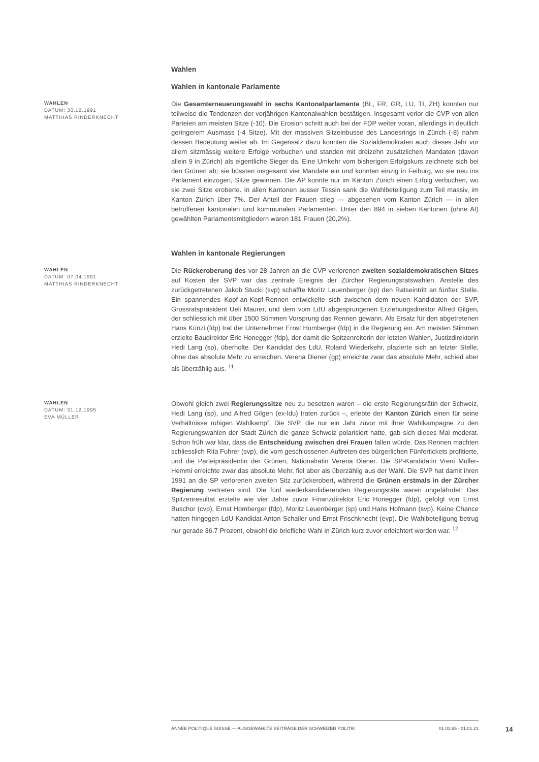Wahlen
Wahlen in kantonale Parlamente
WAHLEN
DATUM: 30.12.1991
MATTHIAS RINDERKNECHT
Die Gesamterneuerungswahl in sechs Kantonalparlamente (BL, FR, GR, LU, TI, ZH) konnten nur teilweise die Tendenzen der vorjährigen Kantonalwahlen bestätigen. Insgesamt verlor die CVP von allen Parteien am meisten Sitze (-10). Die Erosion schritt auch bei der FDP weiter voran, allerdings in deutlich geringerem Ausmass (-4 Sitze). Mit der massiven Sitzeinbusse des Landesrings in Zürich (-8) nahm dessen Bedeutung weiter ab. Im Gegensatz dazu konnten die Sozialdemokraten auch dieses Jahr vor allem sitzmässig weitere Erfolge verbuchen und standen mit dreizehn zusätzlichen Mandaten (davon allein 9 in Zürich) als eigentliche Sieger da. Eine Umkehr vom bisherigen Erfolgskurs zeichnete sich bei den Grünen ab; sie büssten insgesamt vier Mandate ein und konnten einzig in Feiburg, wo sie neu ins Parlament einzogen, Sitze gewinnen. Die AP konnte nur im Kanton Zürich einen Erfolg verbuchen, wo sie zwei Sitze eroberte. In allen Kantonen ausser Tessin sank die Wahlbeteiligung zum Teil massiv, im Kanton Zürich über 7%. Der Anteil der Frauen stieg — abgesehen vom Kanton Zürich — in allen betroffenen kantonalen und kommunalen Parlamenten. Unter den 894 in sieben Kantonen (ohne AI) gewählten Parlamentsmitgliedern waren 181 Frauen (20,2%).
Wahlen in kantonale Regierungen
WAHLEN
DATUM: 07.04.1991
MATTHIAS RINDERKNECHT
Die Rückeroberung des vor 28 Jahren an die CVP verlorenen zweiten sozialdemokratischen Sitzes auf Kosten der SVP war das zentrale Ereignis der Zürcher Regierungsratswahlen. Anstelle des zurückgetretenen Jakob Stucki (svp) schaffte Moritz Leuenberger (sp) den Ratseintritt an fünfter Stelle. Ein spannendes Kopf-an-Kopf-Rennen entwickelte sich zwischen dem neuen Kandidaten der SVP, Grossratspräsident Ueli Maurer, und dem vom LdU abgesprungenen Erziehungsdirektor Alfred Gilgen, der schliesslich mit über 1500 Stimmen Vorsprung das Rennen gewann. Als Ersatz für den abgetretenen Hans Künzi (fdp) trat der Unternehmer Ernst Homberger (fdp) in die Regierung ein. Am meisten Stimmen erzielte Baudirektor Eric Honegger (fdp), der damit die Spitzenreiterin der letzten Wahlen, Justizdirektorin Hedi Lang (sp), überholte. Der Kandidat des LdU, Roland Wiederkehr, plazierte sich an letzter Stelle, ohne das absolute Mehr zu erreichen. Verena Diener (gp) erreichte zwar das absolute Mehr, schied aber als überzählig aus. <sup>11</sup>
WAHLEN
DATUM: 31.12.1995
EVA MÜLLER
Obwohl gleich zwei Regierungssitze neu zu besetzen waren – die erste Regierungsrätin der Schweiz, Hedi Lang (sp), und Alfred Gilgen (ex-ldu) traten zurück –, erlebte der Kanton Zürich einen für seine Verhältnisse ruhigen Wahlkampf. Die SVP, die nur ein Jahr zuvor mit ihrer Wahlkampagne zu den Regierungswahlen der Stadt Zürich die ganze Schweiz polarisiert hatte, gab sich dieses Mal moderat. Schon früh war klar, dass die Entscheidung zwischen drei Frauen fallen würde. Das Rennen machten schliesslich Rita Fuhrer (svp), die vom geschlossenen Auftreten des bürgerlichen Fünfertickets profitierte, und die Parteipräsidentin der Grünen, Nationalrätin Verena Diener. Die SP-Kandidatin Vreni Müller-Hemmi erreichte zwar das absolute Mehr, fiel aber als überzählig aus der Wahl. Die SVP hat damit ihren 1991 an die SP verlorenen zweiten Sitz zurückerobert, während die Grünen erstmals in der Zürcher Regierung vertreten sind. Die fünf wiederkandidierenden Regierungsräte waren ungefährdet: Das Spitzenresultat erzielte wie vier Jahre zuvor Finanzdirektor Eric Honegger (fdp), gefolgt von Ernst Buschor (cvp), Ernst Homberger (fdp), Moritz Leuenberger (sp) und Hans Hofmann (svp). Keine Chance hatten hingegen LdU-Kandidat Anton Schaller und Ernst Frischknecht (evp). Die Wahlbeteiligung betrug nur gerade 36.7 Prozent, obwohl die briefliche Wahl in Zürich kurz zuvor erleichtert worden war. <sup>12</sup>
ANNÉE POLITIQUE SUISSE — AUSGEWÄHLTE BEITRÄGE DER SCHWEIZER POLITIK 01.01.65 - 01.01.21
14